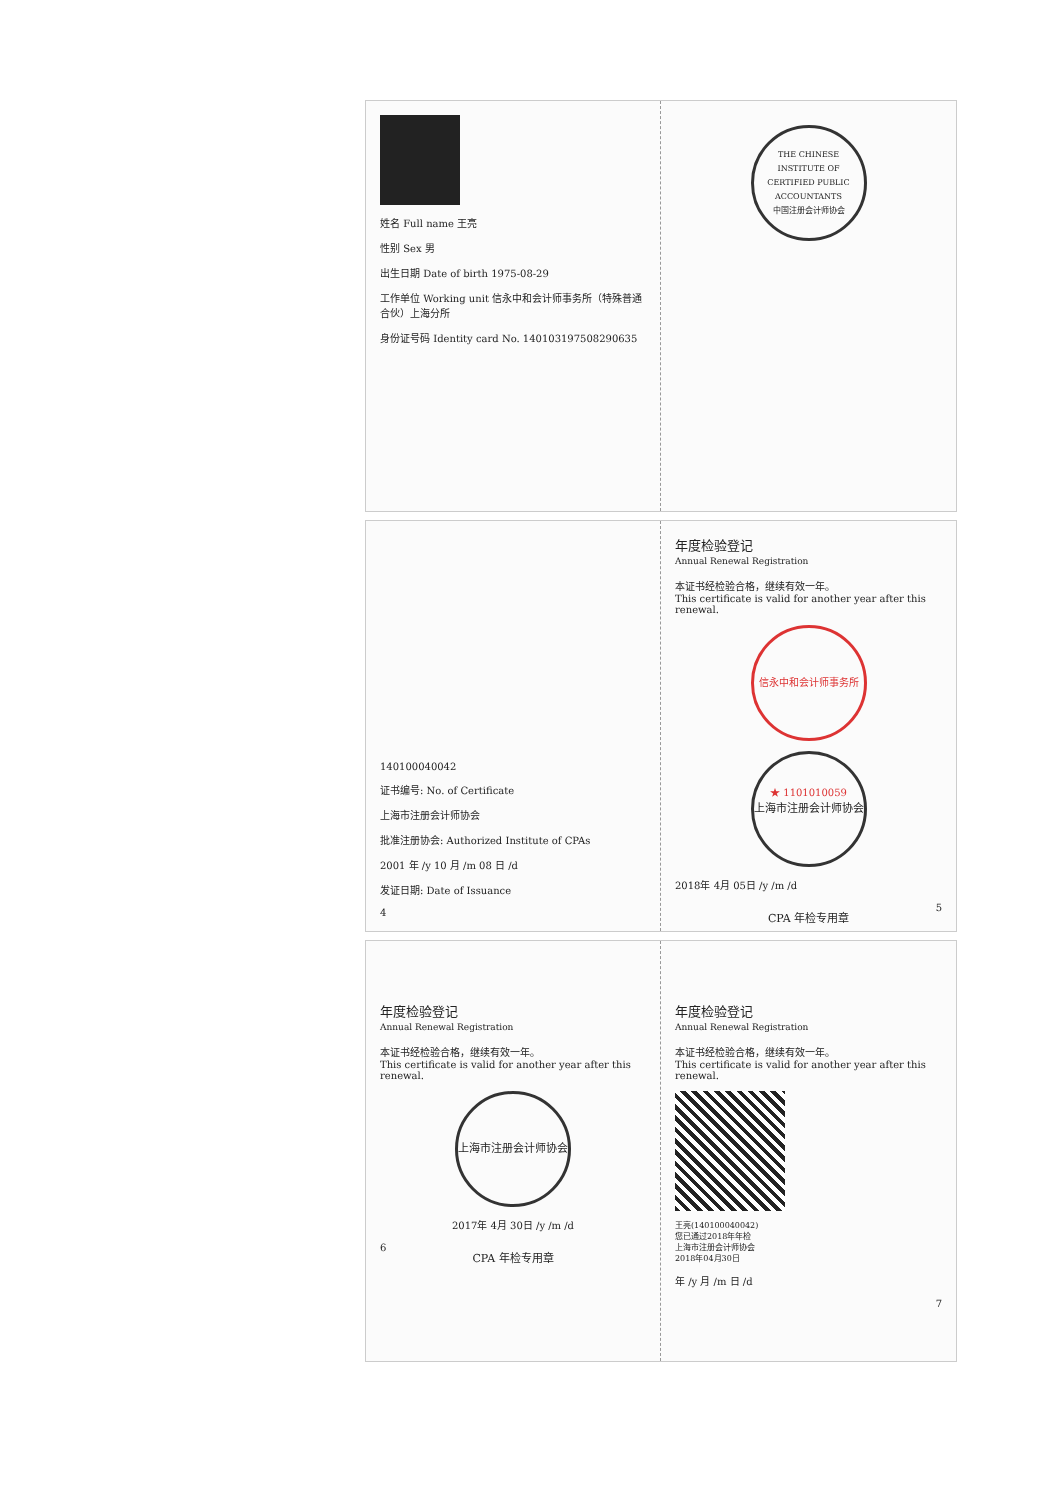姓名 Full name 王亮
性别 Sex 男
出生日期 Date of birth 1975-08-29
工作单位 Working unit 信永中和会计师事务所（特殊普通合伙）上海分所
身份证号码 Identity card No. 140103197508290635
THE CHINESE INSTITUTE OF CERTIFIED PUBLIC ACCOUNTANTS
中国注册会计师协会
140100040042
证书编号: No. of Certificate
上海市注册会计师协会
批准注册协会: Authorized Institute of CPAs
2001 年 /y 10 月 /m 08 日 /d
发证日期: Date of Issuance
4
年度检验登记
Annual Renewal Registration
本证书经检验合格，继续有效一年。
This certificate is valid for another year after this renewal.
信永中和会计师事务所 ★ 1101010059
上海市注册会计师协会 CPA 年检专用章
2018年 4月 05日 /y /m /d
5
年度检验登记
Annual Renewal Registration
本证书经检验合格，继续有效一年。
This certificate is valid for another year after this renewal.
上海市注册会计师协会 CPA 年检专用章
2017年 4月 30日 /y /m /d
6
年度检验登记
Annual Renewal Registration
本证书经检验合格，继续有效一年。
This certificate is valid for another year after this renewal.
王亮(140100040042)
您已通过2018年年检
上海市注册会计师协会
2018年04月30日
年 /y 月 /m 日 /d
7